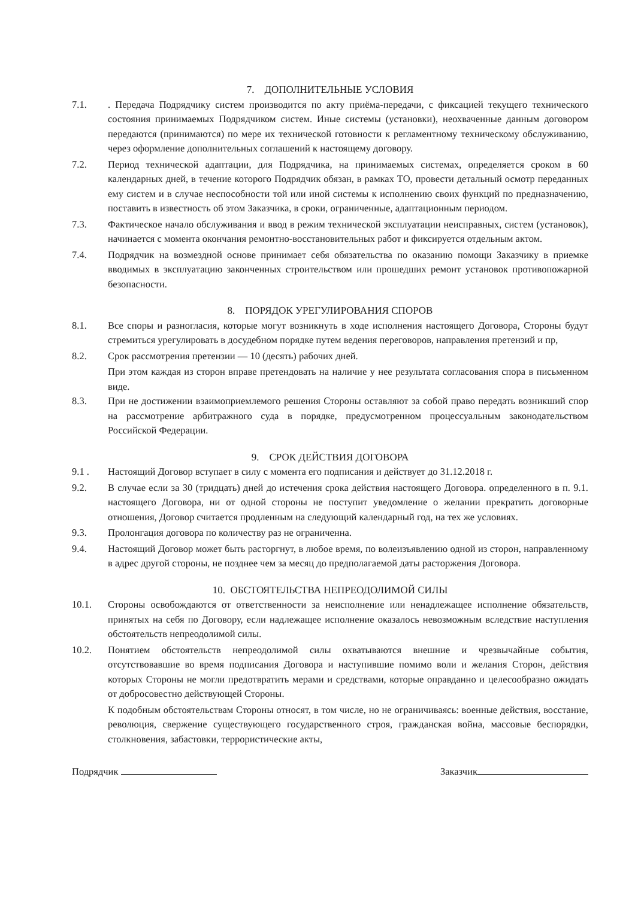7. ДОПОЛНИТЕЛЬНЫЕ УСЛОВИЯ
7.1. . Передача Подрядчику систем производится по акту приёма-передачи, с фиксацией текущего технического состояния принимаемых Подрядчиком систем. Иные системы (установки), неохваченные данным договором передаются (принимаются) по мере их технической готовности к регламентному техническому обслуживанию, через оформление дополнительных соглашений к настоящему договору.
7.2. Период технической адаптации, для Подрядчика, на принимаемых системах, определяется сроком в 60 календарных дней, в течение которого Подрядчик обязан, в рамках ТО, провести детальный осмотр переданных ему систем и в случае неспособности той или иной системы к исполнению своих функций по предназначению, поставить в известность об этом Заказчика, в сроки, ограниченные, адаптационным периодом.
7.3. Фактическое начало обслуживания и ввод в режим технической эксплуатации неисправных, систем (установок), начинается с момента окончания ремонтно-восстановительных работ и фиксируется отдельным актом.
7.4. Подрядчик на возмездной основе принимает себя обязательства по оказанию помощи Заказчику в приемке вводимых в эксплуатацию законченных строительством или прошедших ремонт установок противопожарной безопасности.
8. ПОРЯДОК УРЕГУЛИРОВАНИЯ СПОРОВ
8.1. Все споры и разногласия, которые могут возникнуть в ходе исполнения настоящего Договора, Стороны будут стремиться урегулировать в досудебном порядке путем ведения переговоров, направления претензий и пр,
8.2. Срок рассмотрения претензии — 10 (десять) рабочих дней.
При этом каждая из сторон вправе претендовать на наличие у нее результата согласования спора в письменном виде.
8.3. При не достижении взаимоприемлемого решения Стороны оставляют за собой право передать возникший спор на рассмотрение арбитражного суда в порядке, предусмотренном процессуальным законодательством Российской Федерации.
9. СРОК ДЕЙСТВИЯ ДОГОВОРА
9.1 . Настоящий Договор вступает в силу с момента его подписания и действует до 31.12.2018 г.
9.2. В случае если за 30 (тридцать) дней до истечения срока действия настоящего Договора. определенного в п. 9.1. настоящего Договора, ни от одной стороны не поступит уведомление о желании прекратить договорные отношения, Договор считается продленным на следующий календарный год, на тех же условиях.
9.3. Пролонгация договора по количеству раз не ограниченна.
9.4. Настоящий Договор может быть расторгнут, в любое время, по волеизъявлению одной из сторон, направленному в адрес другой стороны, не позднее чем за месяц до предполагаемой даты расторжения Договора.
10. ОБСТОЯТЕЛЬСТВА НЕПРЕОДОЛИМОЙ СИЛЫ
10.1. Стороны освобождаются от ответственности за неисполнение или ненадлежащее исполнение обязательств, принятых на себя по Договору, если надлежащее исполнение оказалось невозможным вследствие наступления обстоятельств непреодолимой силы.
10.2. Понятием обстоятельств непреодолимой силы охватываются внешние и чрезвычайные события, отсутствовавшие во время подписания Договора и наступившие помимо воли и желания Сторон, действия которых Стороны не могли предотвратить мерами и средствами, которые оправданно и целесообразно ожидать от добросовестно действующей Стороны.
К подобным обстоятельствам Стороны относят, в том числе, но не ограничиваясь: военные действия, восстание, революция, свержение существующего государственного строя, гражданская война, массовые беспорядки, столкновения, забастовки, террористические акты,
Подрядчик Заказчик